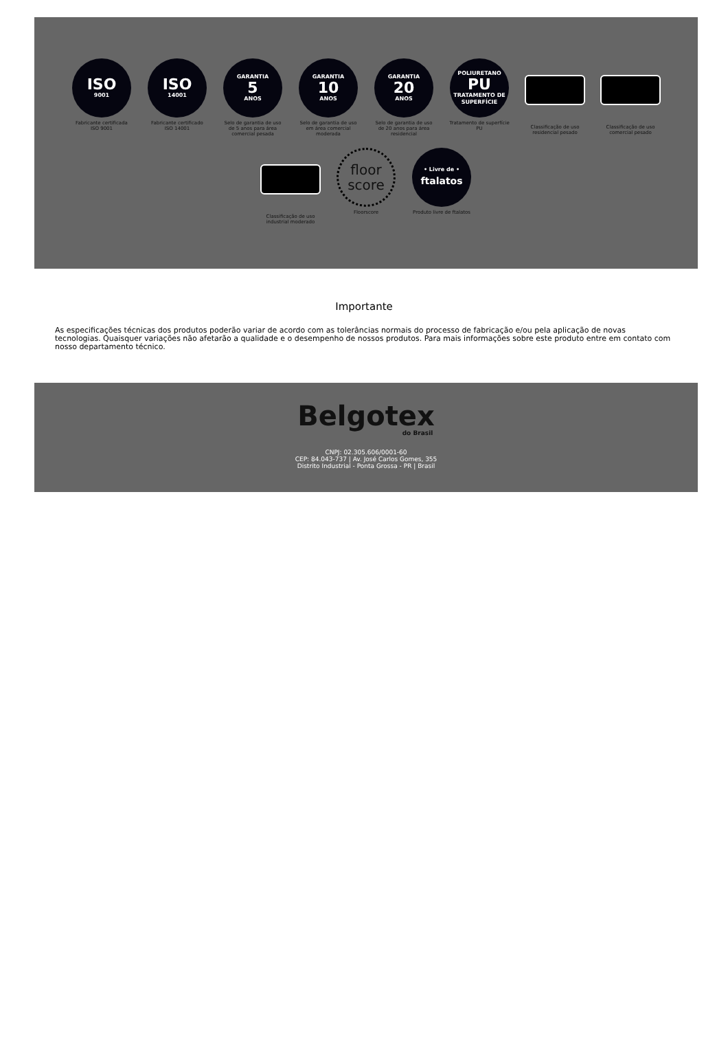ISO
9001
Fabricante certificada ISO 9001
ISO
14001
Fabricante certificado ISO 14001
GARANTIA
5
ANOS
Selo de garantia de uso de 5 anos para área comercial pesada
GARANTIA
10
ANOS
Selo de garantia de uso em área comercial moderada
GARANTIA
20
ANOS
Selo de garantia de uso de 20 anos para área residencial
POLIURETANO
PU
TRATAMENTO DE SUPERFÍCIE
Tratamento de superfície PU
Classificação de uso residencial pesado
Classificação de uso comercial pesado
Classificação de uso industrial moderado
floor
score
Floorscore
• Livre de •
ftalatos
Produto livre de ftalatos
Importante
As especificações técnicas dos produtos poderão variar de acordo com as tolerâncias normais do processo de fabricação e/ou pela aplicação de novas tecnologias. Quaisquer variações não afetarão a qualidade e o desempenho de nossos produtos. Para mais informações sobre este produto entre em contato com nosso departamento técnico.
Belgotex
do Brasil
CNPJ: 02.305.606/0001-60
CEP: 84.043-737 | Av. José Carlos Gomes, 355
Distrito Industrial - Ponta Grossa - PR | Brasil